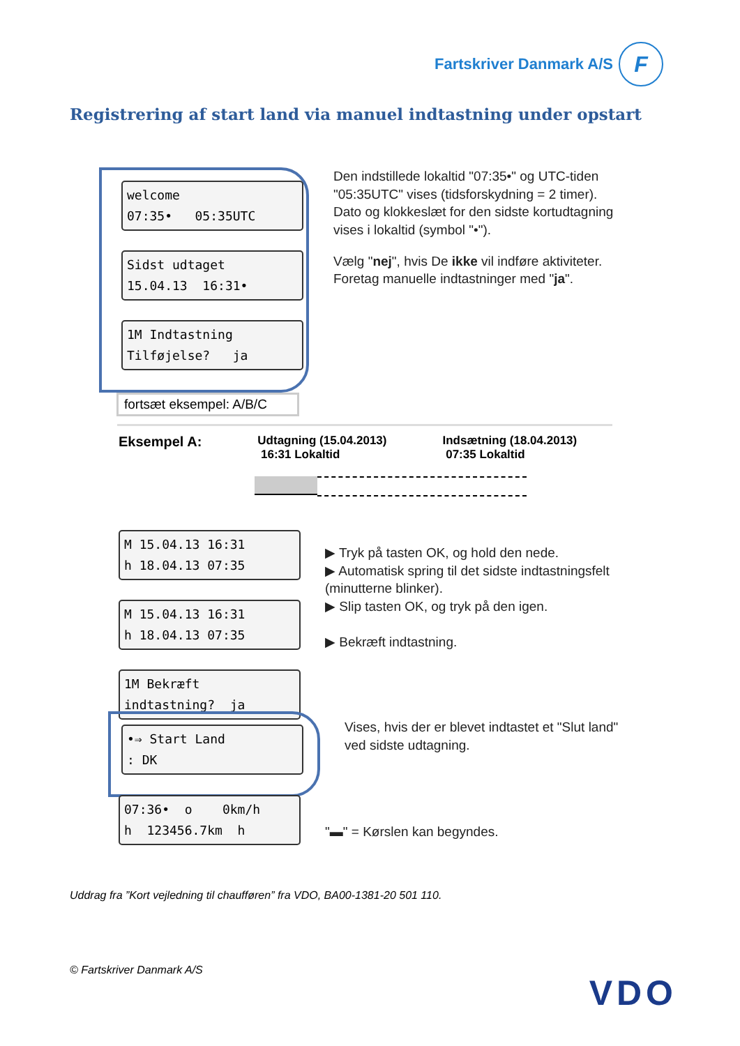Fartskriver Danmark A/S
F
Registrering af start land via manuel indtastning under opstart
welcome 07:35• 05:35UTC
Sidst udtaget 15.04.13 16:31•
1M Indtastning Tilføjelse? ja
fortsæt eksempel: A/B/C
Den indstillede lokaltid "07:35•" og UTC-tiden "05:35UTC" vises (tidsforskydning = 2 timer).
Dato og klokkeslæt for den sidste kortudtagning vises i lokaltid (symbol "•").
Vælg "nej", hvis De ikke vil indføre aktiviteter.
Foretag manuelle indtastninger med "ja".
Eksempel A:
Udtagning (15.04.2013)
16:31 Lokaltid
Indsætning (18.04.2013)
07:35 Lokaltid
M 15.04.13 16:31 h 18.04.13 07:35
M 15.04.13 16:31 h 18.04.13 07:35
1M Bekræft indtastning? ja
▶ Tryk på tasten OK, og hold den nede.
▶ Automatisk spring til det sidste indtastningsfelt (minutterne blinker).
▶ Slip tasten OK, og tryk på den igen.
▶ Bekræft indtastning.
•⇒ Start Land : DK
Vises, hvis der er blevet indtastet et "Slut land" ved sidste udtagning.
07:36• o 0km/h h 123456.7km h
"▬" = Kørslen kan begyndes.
Uddrag fra ”Kort vejledning til chaufføren” fra VDO, BA00-1381-20 501 110.
© Fartskriver Danmark A/S
VDO